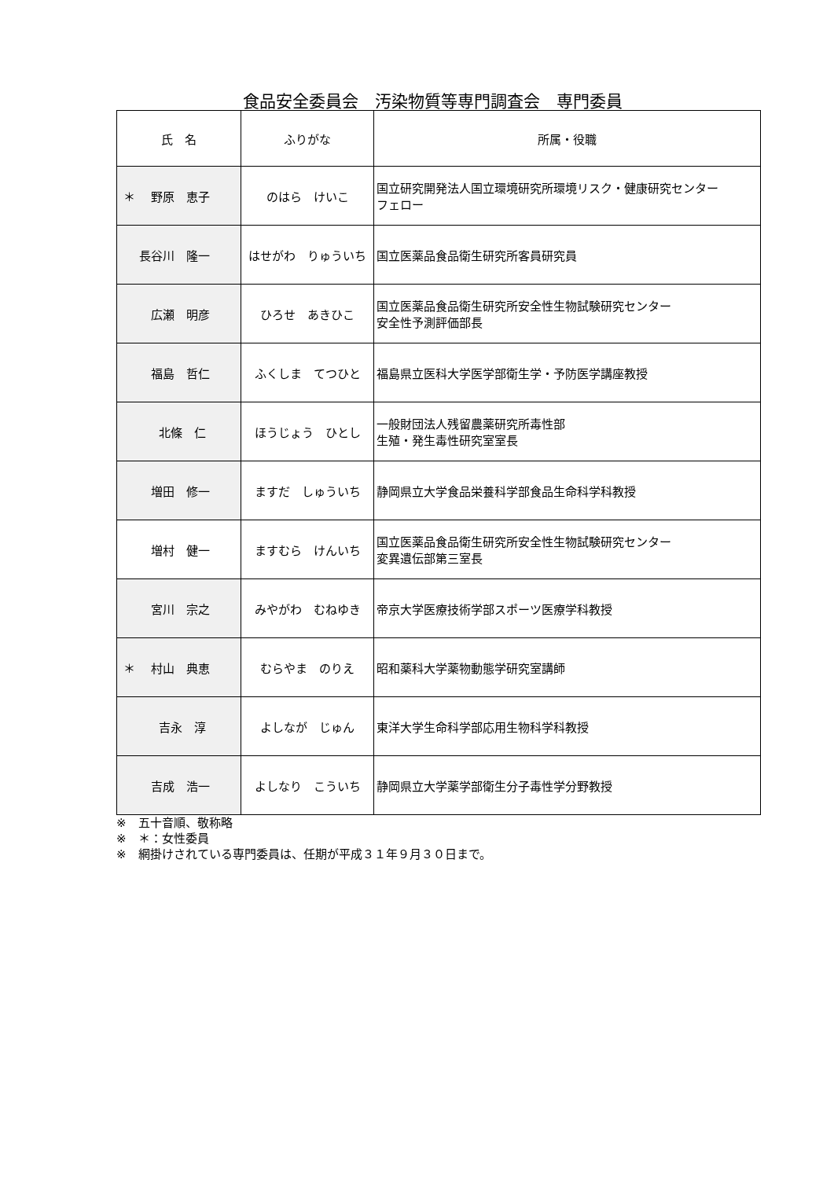食品安全委員会　汚染物質等専門調査会　専門委員
| 氏 名 | ふりがな | 所属・役職 |
| --- | --- | --- |
| ＊ 野原 恵子 | のはら けいこ | 国立研究開発法人国立環境研究所環境リスク・健康研究センター フェロー |
| 長谷川 隆一 | はせがわ りゅういち | 国立医薬品食品衛生研究所客員研究員 |
| 広瀬 明彦 | ひろせ あきひこ | 国立医薬品食品衛生研究所安全性生物試験研究センター 安全性予測評価部長 |
| 福島 哲仁 | ふくしま てつひと | 福島県立医科大学医学部衛生学・予防医学講座教授 |
| 北條 仁 | ほうじょう ひとし | 一般財団法人残留農薬研究所毒性部 生殖・発生毒性研究室室長 |
| 増田 修一 | ますだ しゅういち | 静岡県立大学食品栄養科学部食品生命科学科教授 |
| 増村 健一 | ますむら けんいち | 国立医薬品食品衛生研究所安全性生物試験研究センター 変異遺伝部第三室長 |
| 宮川 宗之 | みやがわ むねゆき | 帝京大学医療技術学部スポーツ医療学科教授 |
| ＊ 村山 典恵 | むらやま のりえ | 昭和薬科大学薬物動態学研究室講師 |
| 吉永 淳 | よしなが じゅん | 東洋大学生命科学部応用生物科学科教授 |
| 吉成 浩一 | よしなり こういち | 静岡県立大学薬学部衛生分子毒性学分野教授 |
※　五十音順、敬称略
※　＊：女性委員
※　網掛けされている専門委員は、任期が平成３１年９月３０日まで。